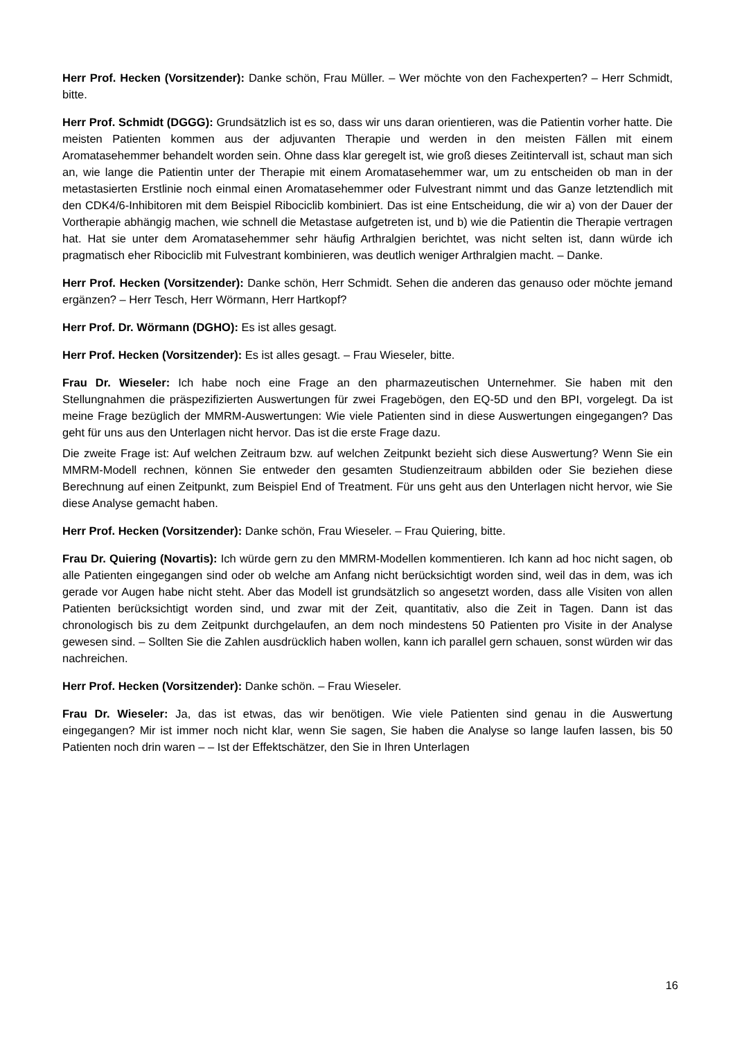Herr Prof. Hecken (Vorsitzender): Danke schön, Frau Müller. – Wer möchte von den Fachexperten? – Herr Schmidt, bitte.
Herr Prof. Schmidt (DGGG): Grundsätzlich ist es so, dass wir uns daran orientieren, was die Patientin vorher hatte. Die meisten Patienten kommen aus der adjuvanten Therapie und werden in den meisten Fällen mit einem Aromatasehemmer behandelt worden sein. Ohne dass klar geregelt ist, wie groß dieses Zeitintervall ist, schaut man sich an, wie lange die Patientin unter der Therapie mit einem Aromatasehemmer war, um zu entscheiden ob man in der metastasierten Erstlinie noch einmal einen Aromatasehemmer oder Fulvestrant nimmt und das Ganze letztendlich mit den CDK4/6-Inhibitoren mit dem Beispiel Ribociclib kombiniert. Das ist eine Entscheidung, die wir a) von der Dauer der Vortherapie abhängig machen, wie schnell die Metastase aufgetreten ist, und b) wie die Patientin die Therapie vertragen hat. Hat sie unter dem Aromatasehemmer sehr häufig Arthralgien berichtet, was nicht selten ist, dann würde ich pragmatisch eher Ribociclib mit Fulvestrant kombinieren, was deutlich weniger Arthralgien macht. – Danke.
Herr Prof. Hecken (Vorsitzender): Danke schön, Herr Schmidt. Sehen die anderen das genauso oder möchte jemand ergänzen? – Herr Tesch, Herr Wörmann, Herr Hartkopf?
Herr Prof. Dr. Wörmann (DGHO): Es ist alles gesagt.
Herr Prof. Hecken (Vorsitzender): Es ist alles gesagt. – Frau Wieseler, bitte.
Frau Dr. Wieseler: Ich habe noch eine Frage an den pharmazeutischen Unternehmer. Sie haben mit den Stellungnahmen die präspezifizierten Auswertungen für zwei Fragebögen, den EQ-5D und den BPI, vorgelegt. Da ist meine Frage bezüglich der MMRM-Auswertungen: Wie viele Patienten sind in diese Auswertungen eingegangen? Das geht für uns aus den Unterlagen nicht hervor. Das ist die erste Frage dazu.
Die zweite Frage ist: Auf welchen Zeitraum bzw. auf welchen Zeitpunkt bezieht sich diese Auswertung? Wenn Sie ein MMRM-Modell rechnen, können Sie entweder den gesamten Studienzeitraum abbilden oder Sie beziehen diese Berechnung auf einen Zeitpunkt, zum Beispiel End of Treatment. Für uns geht aus den Unterlagen nicht hervor, wie Sie diese Analyse gemacht haben.
Herr Prof. Hecken (Vorsitzender): Danke schön, Frau Wieseler. – Frau Quiering, bitte.
Frau Dr. Quiering (Novartis): Ich würde gern zu den MMRM-Modellen kommentieren. Ich kann ad hoc nicht sagen, ob alle Patienten eingegangen sind oder ob welche am Anfang nicht berücksichtigt worden sind, weil das in dem, was ich gerade vor Augen habe nicht steht. Aber das Modell ist grundsätzlich so angesetzt worden, dass alle Visiten von allen Patienten berücksichtigt worden sind, und zwar mit der Zeit, quantitativ, also die Zeit in Tagen. Dann ist das chronologisch bis zu dem Zeitpunkt durchgelaufen, an dem noch mindestens 50 Patienten pro Visite in der Analyse gewesen sind. – Sollten Sie die Zahlen ausdrücklich haben wollen, kann ich parallel gern schauen, sonst würden wir das nachreichen.
Herr Prof. Hecken (Vorsitzender): Danke schön. – Frau Wieseler.
Frau Dr. Wieseler: Ja, das ist etwas, das wir benötigen. Wie viele Patienten sind genau in die Auswertung eingegangen? Mir ist immer noch nicht klar, wenn Sie sagen, Sie haben die Analyse so lange laufen lassen, bis 50 Patienten noch drin waren – – Ist der Effektschätzer, den Sie in Ihren Unterlagen
16